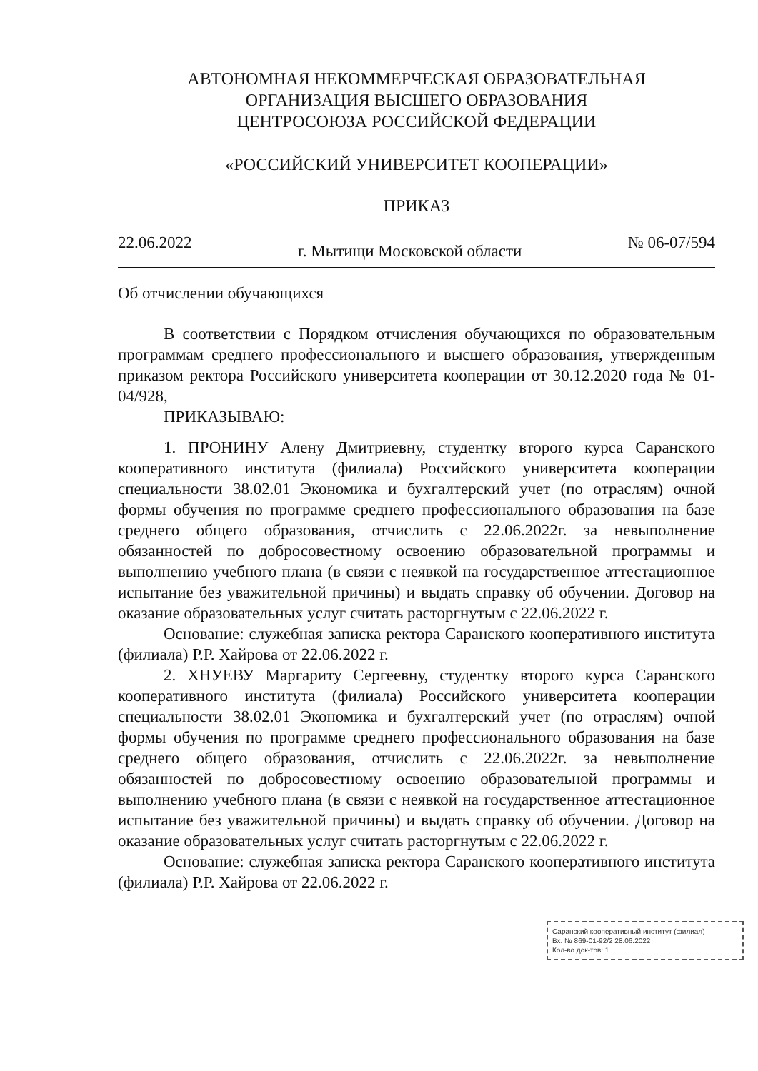АВТОНОМНАЯ НЕКОММЕРЧЕСКАЯ ОБРАЗОВАТЕЛЬНАЯ
ОРГАНИЗАЦИЯ ВЫСШЕГО ОБРАЗОВАНИЯ
ЦЕНТРОСОЮЗА РОССИЙСКОЙ ФЕДЕРАЦИИ
«РОССИЙСКИЙ УНИВЕРСИТЕТ КООПЕРАЦИИ»
ПРИКАЗ
22.06.2022 г. Мытищи Московской области № 06-07/594
Об отчислении обучающихся
В соответствии с Порядком отчисления обучающихся по образовательным программам среднего профессионального и высшего образования, утвержденным приказом ректора Российского университета кооперации от 30.12.2020 года № 01-04/928,
ПРИКАЗЫВАЮ:
1. ПРОНИНУ Алену Дмитриевну, студентку второго курса Саранского кооперативного института (филиала) Российского университета кооперации специальности 38.02.01 Экономика и бухгалтерский учет (по отраслям) очной формы обучения по программе среднего профессионального образования на базе среднего общего образования, отчислить с 22.06.2022г. за невыполнение обязанностей по добросовестному освоению образовательной программы и выполнению учебного плана (в связи с неявкой на государственное аттестационное испытание без уважительной причины) и выдать справку об обучении. Договор на оказание образовательных услуг считать расторгнутым с 22.06.2022 г.
Основание: служебная записка ректора Саранского кооперативного института (филиала) Р.Р. Хайрова от 22.06.2022 г.
2. ХНУЕВУ Маргариту Сергеевну, студентку второго курса Саранского кооперативного института (филиала) Российского университета кооперации специальности 38.02.01 Экономика и бухгалтерский учет (по отраслям) очной формы обучения по программе среднего профессионального образования на базе среднего общего образования, отчислить с 22.06.2022г. за невыполнение обязанностей по добросовестному освоению образовательной программы и выполнению учебного плана (в связи с неявкой на государственное аттестационное испытание без уважительной причины) и выдать справку об обучении. Договор на оказание образовательных услуг считать расторгнутым с 22.06.2022 г.
Основание: служебная записка ректора Саранского кооперативного института (филиала) Р.Р. Хайрова от 22.06.2022 г.
Саранский кооперативный институт (филиал)
Вх. № 869-01-92/2 28.06.2022
Кол-во док-тов: 1